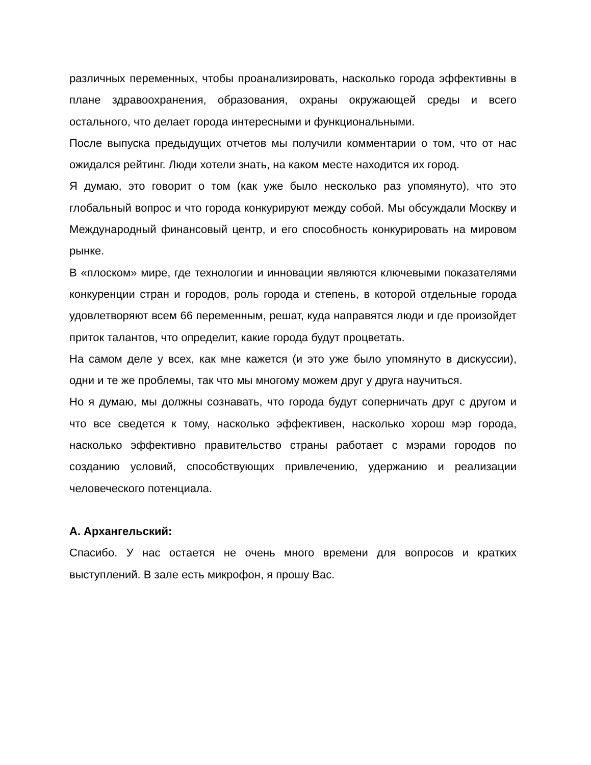различных переменных, чтобы проанализировать, насколько города эффективны в плане здравоохранения, образования, охраны окружающей среды и всего остального, что делает города интересными и функциональными.
После выпуска предыдущих отчетов мы получили комментарии о том, что от нас ожидался рейтинг. Люди хотели знать, на каком месте находится их город.
Я думаю, это говорит о том (как уже было несколько раз упомянуто), что это глобальный вопрос и что города конкурируют между собой. Мы обсуждали Москву и Международный финансовый центр, и его способность конкурировать на мировом рынке.
В «плоском» мире, где технологии и инновации являются ключевыми показателями конкуренции стран и городов, роль города и степень, в которой отдельные города удовлетворяют всем 66 переменным, решат, куда направятся люди и где произойдет приток талантов, что определит, какие города будут процветать.
На самом деле у всех, как мне кажется (и это уже было упомянуто в дискуссии), одни и те же проблемы, так что мы многому можем друг у друга научиться.
Но я думаю, мы должны сознавать, что города будут соперничать друг с другом и что все сведется к тому, насколько эффективен, насколько хорош мэр города, насколько эффективно правительство страны работает с мэрами городов по созданию условий, способствующих привлечению, удержанию и реализации человеческого потенциала.
А. Архангельский:
Спасибо. У нас остается не очень много времени для вопросов и кратких выступлений. В зале есть микрофон, я прошу Вас.